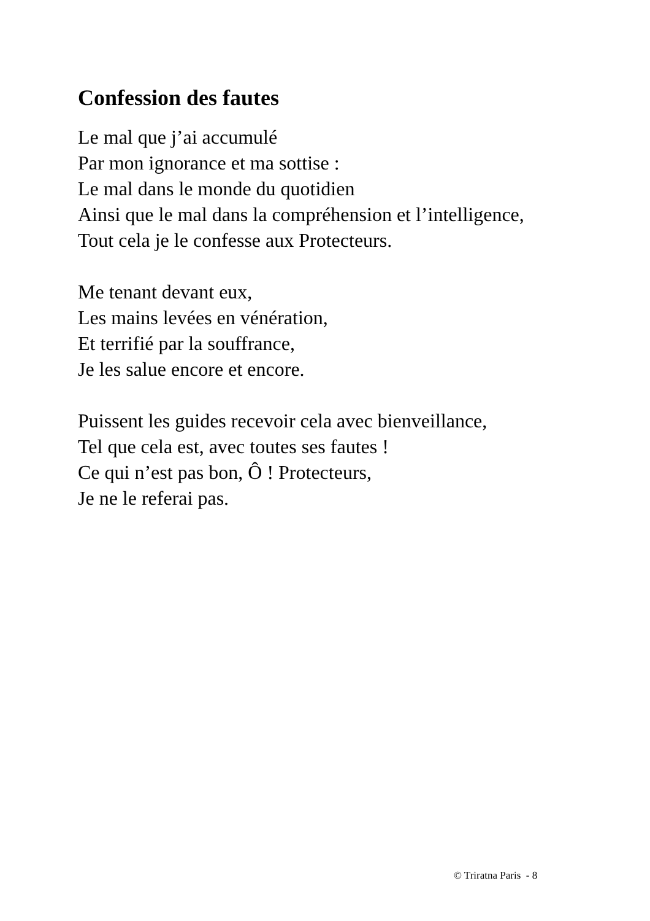Confession des fautes
Le mal que j’ai accumulé
Par mon ignorance et ma sottise :
Le mal dans le monde du quotidien
Ainsi que le mal dans la compréhension et l’intelligence,
Tout cela je le confesse aux Protecteurs.
Me tenant devant eux,
Les mains levées en vénération,
Et terrifié par la souffrance,
Je les salue encore et encore.
Puissent les guides recevoir cela avec bienveillance,
Tel que cela est, avec toutes ses fautes !
Ce qui n’est pas bon, Ô ! Protecteurs,
Je ne le referai pas.
© Triratna Paris - 8